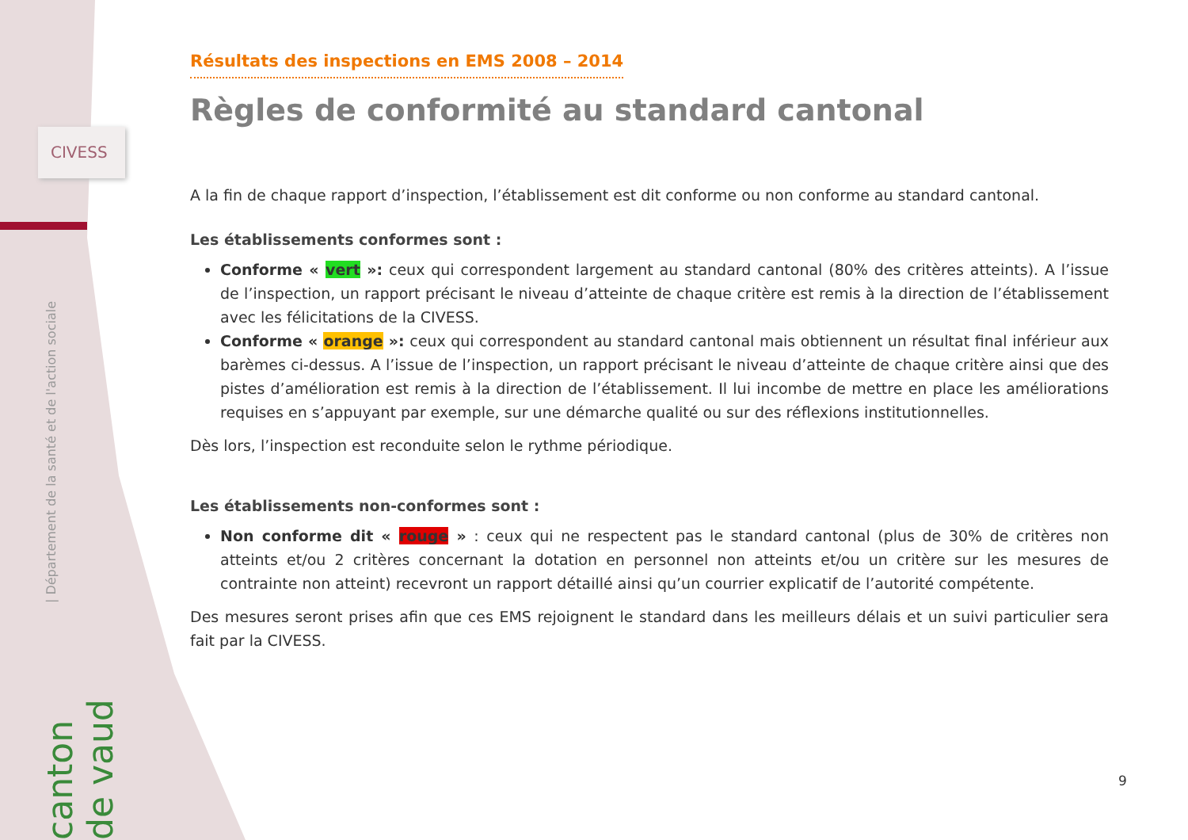CIVESS
| Département de la santé et de l'action sociale
canton de vaud
Résultats des inspections en EMS 2008 – 2014
Règles de conformité au standard cantonal
A la fin de chaque rapport d’inspection, l’établissement est dit conforme ou non conforme au standard cantonal.
Les établissements conformes sont :
Conforme « vert »: ceux qui correspondent largement au standard cantonal (80% des critères atteints). A l’issue de l’inspection, un rapport précisant le niveau d’atteinte de chaque critère est remis à la direction de l’établissement avec les félicitations de la CIVESS.
Conforme « orange »: ceux qui correspondent au standard cantonal mais obtiennent un résultat final inférieur aux barèmes ci-dessus. A l’issue de l’inspection, un rapport précisant le niveau d’atteinte de chaque critère ainsi que des pistes d’amélioration est remis à la direction de l’établissement. Il lui incombe de mettre en place les améliorations requises en s’appuyant par exemple, sur une démarche qualité ou sur des réflexions institutionnelles.
Dès lors, l’inspection est reconduite selon le rythme périodique.
Les établissements non-conformes sont :
Non conforme dit « rouge » : ceux qui ne respectent pas le standard cantonal (plus de 30% de critères non atteints et/ou 2 critères concernant la dotation en personnel non atteints et/ou un critère sur les mesures de contrainte non atteint) recevront un rapport détaillé ainsi qu’un courrier explicatif de l’autorité compétente.
Des mesures seront prises afin que ces EMS rejoignent le standard dans les meilleurs délais et un suivi particulier sera fait par la CIVESS.
9